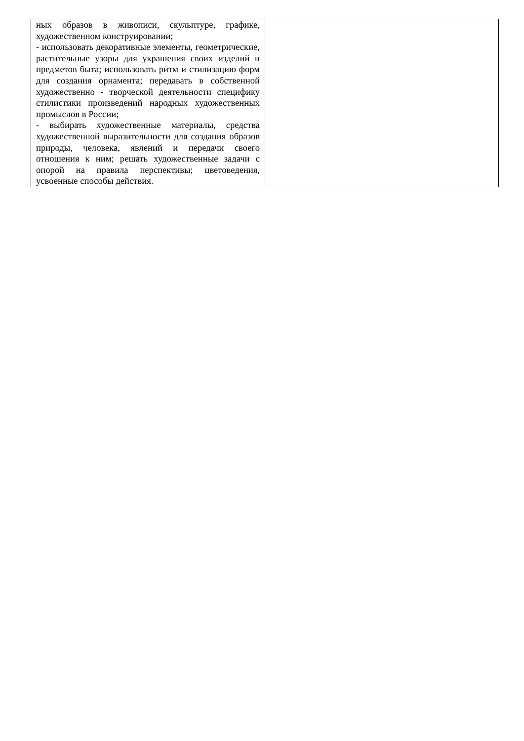| ных образов в живописи, скульптуре, графике, художественном конструировании; - использовать декоративные элементы, геометрические, растительные узоры для украшения своих изделий и предметов быта; использовать ритм и стилизацию форм для создания орнамента; передавать в собственной художественно - творческой деятельности специфику стилистики произведений народных художественных промыслов в России; - выбирать художественные материалы, средства художественной выразительности для создания образов природы, человека, явлений и передачи своего отношения к ним; решать художественные задачи с опорой на правила перспективы; цветоведения, усвоенные способы действия. | |